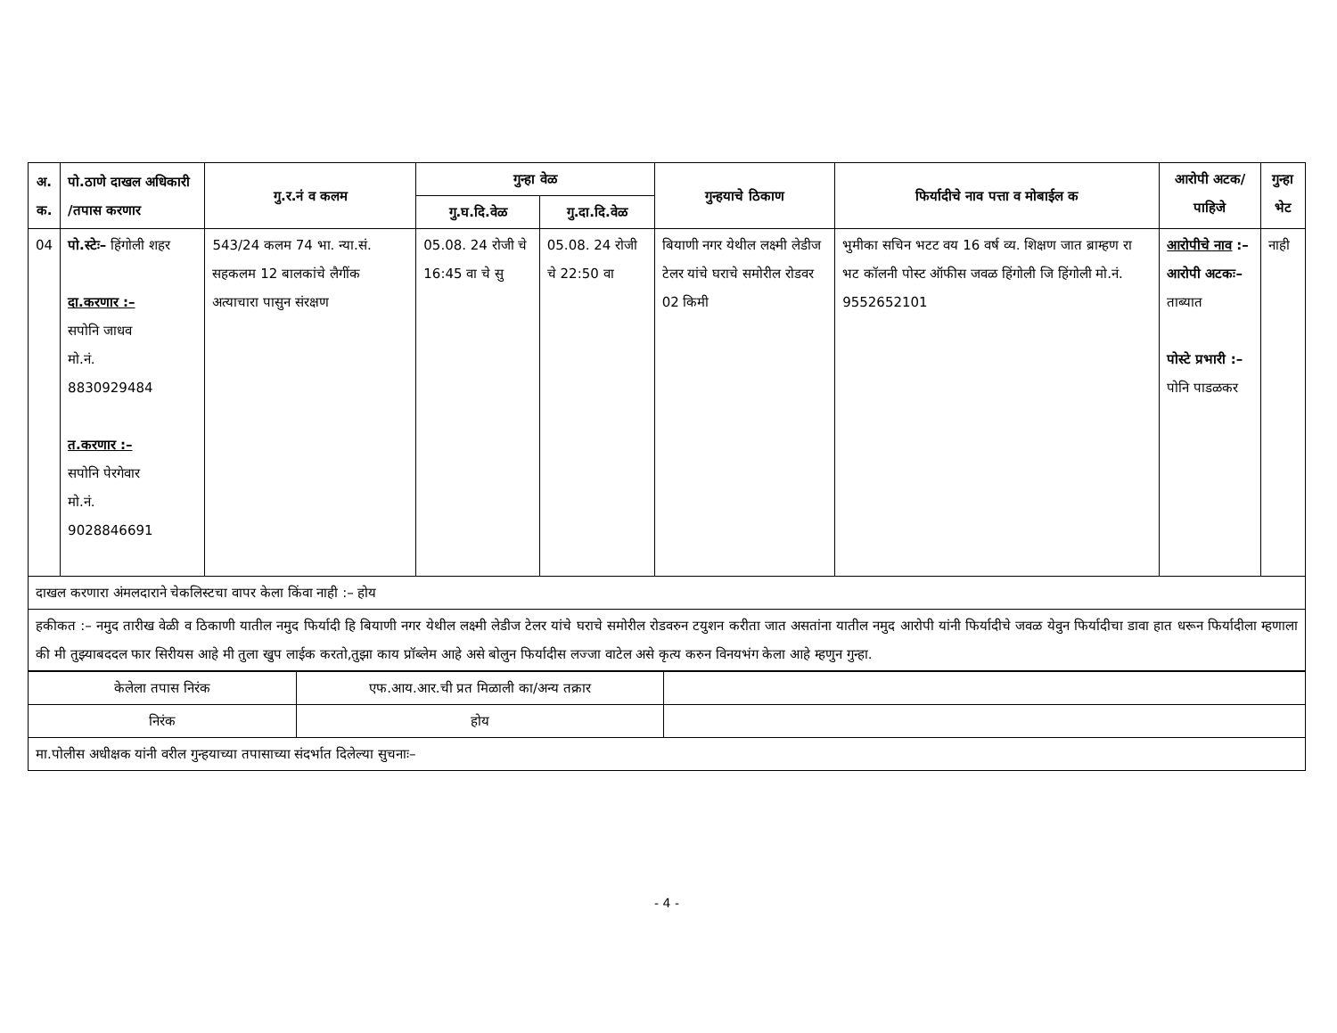| अ. क. | पो.ठाणे दाखल अधिकारी /तपास करणार | गु.र.नं व कलम | गुन्हा वेळ | | गुन्हयाचे ठिकाण | फिर्यादीचे नाव पत्ता व मोबाईल क | आरोपी अटक/पाहिजे | गुन्हा भेट |
| --- | --- | --- | --- | --- | --- | --- | --- | --- |
| | | | गु.घ.दि.वेळ | गु.दा.दि.वेळ | | | | |
| 04 | पो.स्टेः– हिंगोली शहर दा.करणार :– सपोनि जाधव मो.नं. 8830929484 त.करणार :– सपोनि पेरगेवार मो.नं. 9028846691 | 543/24 कलम 74 भा. न्या.सं. सहकलम 12 बालकांचे लैगींक अत्याचारा पासुन संरक्षण | 05.08. 24 रोजी चे 16:45 वा चे सु | 05.08. 24 रोजी चे 22:50 वा | बियाणी नगर येथील लक्ष्मी लेडीज टेलर यांचे घराचे समोरील रोडवर 02 किमी | भुमीका सचिन भटट वय 16 वर्ष व्य. शिक्षण जात ब्राम्हण रा भट कॉलनी पोस्ट ऑफीस जवळ हिंगोली जि हिंगोली मो.नं. 9552652101 | आरोपीचे नाव :– आरोपी अटकः– ताब्यात पोस्टे प्रभारी :– पोनि पाडळकर | नाही |
| दाखल करणारा अंमलदाराने चेकलिस्टचा वापर केला किंवा नाही :– होय | | | | | | | | |
| हकीकत :– नमुद तारीख वेळी व ठिकाणी यातील नमुद फिर्यादी हि बियाणी नगर येथील लक्ष्मी लेडीज टेलर यांचे घराचे समोरील रोडवरुन टयुशन करीता जात असतांना यातील नमुद आरोपी यांनी फिर्यादीचे जवळ येवुन फिर्यादीचा डावा हात धरून फिर्यादीला म्हणाला की मी तुझ्याबददल फार सिरीयस आहे मी तुला खुप लाईक करतो,तुझा काय प्रॉब्लेम आहे असे बोलुन फिर्यादीस लज्जा वाटेल असे कृत्य करुन विनयभंग केला आहे म्हणुन गुन्हा. | | | | | | | | |
| केलेला तपास निरंक | एफ.आय.आर.ची प्रत मिळाली का/अन्य तक्रार | |
| निरंक | होय | |
| मा.पोलीस अधीक्षक यांनी वरील गुन्हयाच्या तपासाच्या संदर्भात दिलेल्या सुचनाः– | | |
- 4 -